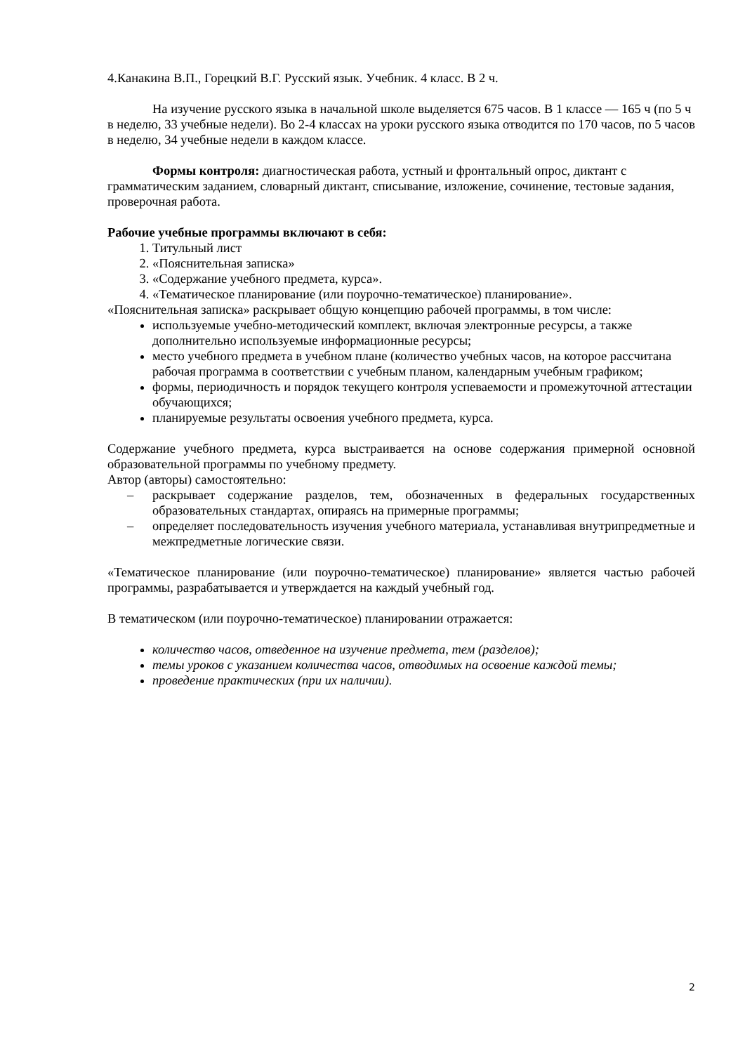4.Канакина В.П., Горецкий В.Г. Русский язык. Учебник. 4 класс. В 2 ч.
На изучение русского языка в начальной школе выделяется 675 часов. В 1 классе — 165 ч (по 5 ч в неделю, 33 учебные недели). Во 2-4 классах на уроки русского языка отводится по 170 часов, по 5 часов в неделю, 34 учебные недели в каждом классе.
Формы контроля: диагностическая работа, устный и фронтальный опрос, диктант с грамматическим заданием, словарный диктант, списывание, изложение, сочинение, тестовые задания, проверочная работа.
Рабочие учебные программы включают в себя:
1. Титульный лист
2. «Пояснительная записка»
3. «Содержание учебного предмета, курса».
4. «Тематическое планирование (или поурочно-тематическое) планирование».
«Пояснительная записка» раскрывает общую концепцию рабочей программы, в том числе:
используемые учебно-методический комплект, включая электронные ресурсы, а также дополнительно используемые информационные ресурсы;
место учебного предмета в учебном плане (количество учебных часов, на которое рассчитана рабочая программа в соответствии с учебным планом, календарным учебным графиком;
формы, периодичность и порядок текущего контроля успеваемости и промежуточной аттестации обучающихся;
планируемые результаты освоения учебного предмета, курса.
Содержание учебного предмета, курса выстраивается на основе содержания примерной основной образовательной программы по учебному предмету.
Автор (авторы) самостоятельно:
– раскрывает содержание разделов, тем, обозначенных в федеральных государственных образовательных стандартах, опираясь на примерные программы;
– определяет последовательность изучения учебного материала, устанавливая внутрипредметные и межпредметные логические связи.
«Тематическое планирование (или поурочно-тематическое) планирование» является частью рабочей программы, разрабатывается и утверждается на каждый учебный год.
В тематическом (или поурочно-тематическое) планировании отражается:
количество часов, отведенное на изучение предмета, тем (разделов);
темы уроков с указанием количества часов, отводимых на освоение каждой темы;
проведение практических (при их наличии).
2